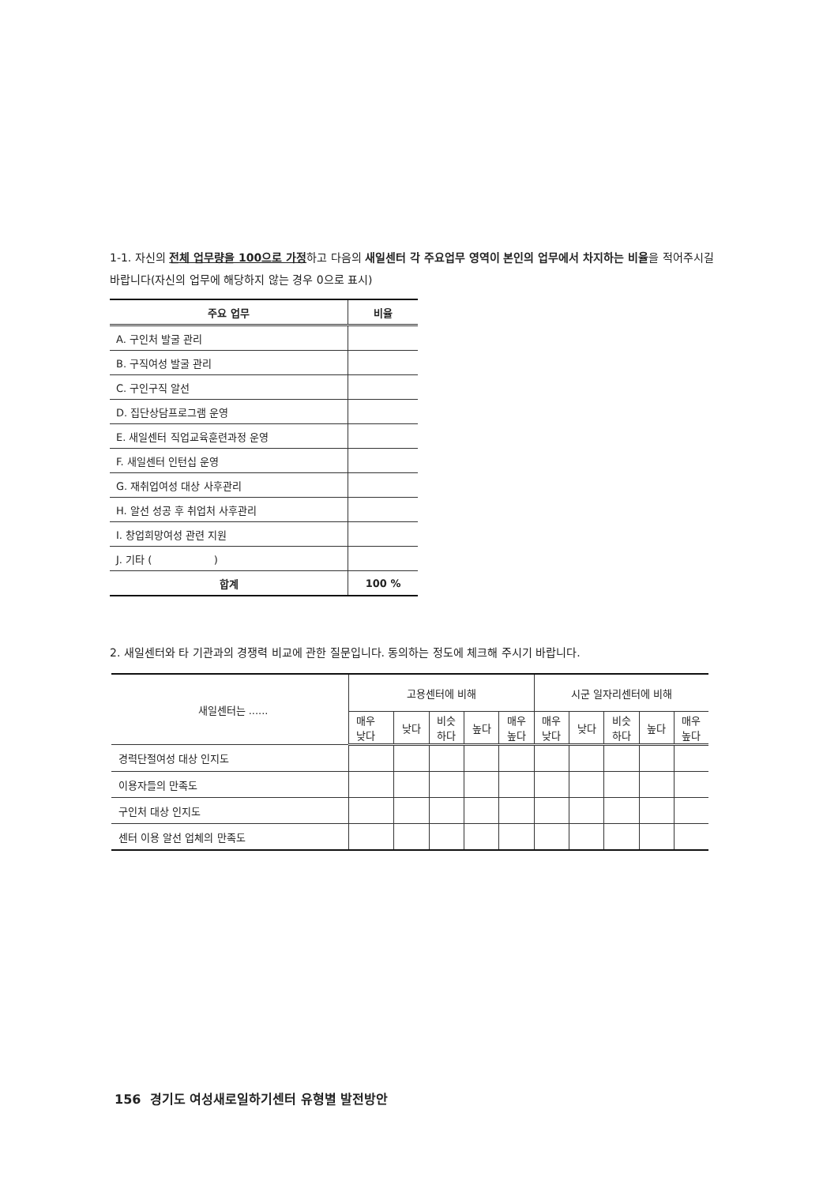1-1. 자신의 전체 업무량을 100으로 가정하고 다음의 새일센터 각 주요업무 영역이 본인의 업무에서 차지하는 비율을 적어주시길 바랍니다(자신의 업무에 해당하지 않는 경우 0으로 표시)
| 주요 업무 | 비율 |
| --- | --- |
| A. 구인처 발굴 관리 | |
| B. 구직여성 발굴 관리 | |
| C. 구인구직 알선 | |
| D. 집단상담프로그램 운영 | |
| E. 새일센터 직업교육훈련과정 운영 | |
| F. 새일센터 인턴십 운영 | |
| G. 재취업여성 대상 사후관리 | |
| H. 알선 성공 후 취업처 사후관리 | |
| I. 창업희망여성 관련 지원 | |
| J. 기타 ( ) | |
| 합계 | 100 % |
2. 새일센터와 타 기관과의 경쟁력 비교에 관한 질문입니다. 동의하는 정도에 체크해 주시기 바랍니다.
| 새일센터는 ...... | 고용센터에 비해 | | | | | 시군 일자리센터에 비해 | | | | |
| --- | --- | --- | --- | --- | --- | --- | --- | --- | --- | --- |
| | 매우 낮다 | 낮다 | 비슷 하다 | 높다 | 매우 높다 | 매우 낮다 | 낮다 | 비슷 하다 | 높다 | 매우 높다 |
| 경력단절여성 대상 인지도 | | | | | | | | | | |
| 이용자들의 만족도 | | | | | | | | | | |
| 구인처 대상 인지도 | | | | | | | | | | |
| 센터 이용 알선 업체의 만족도 | | | | | | | | | | |
156 경기도 여성새로일하기센터 유형별 발전방안